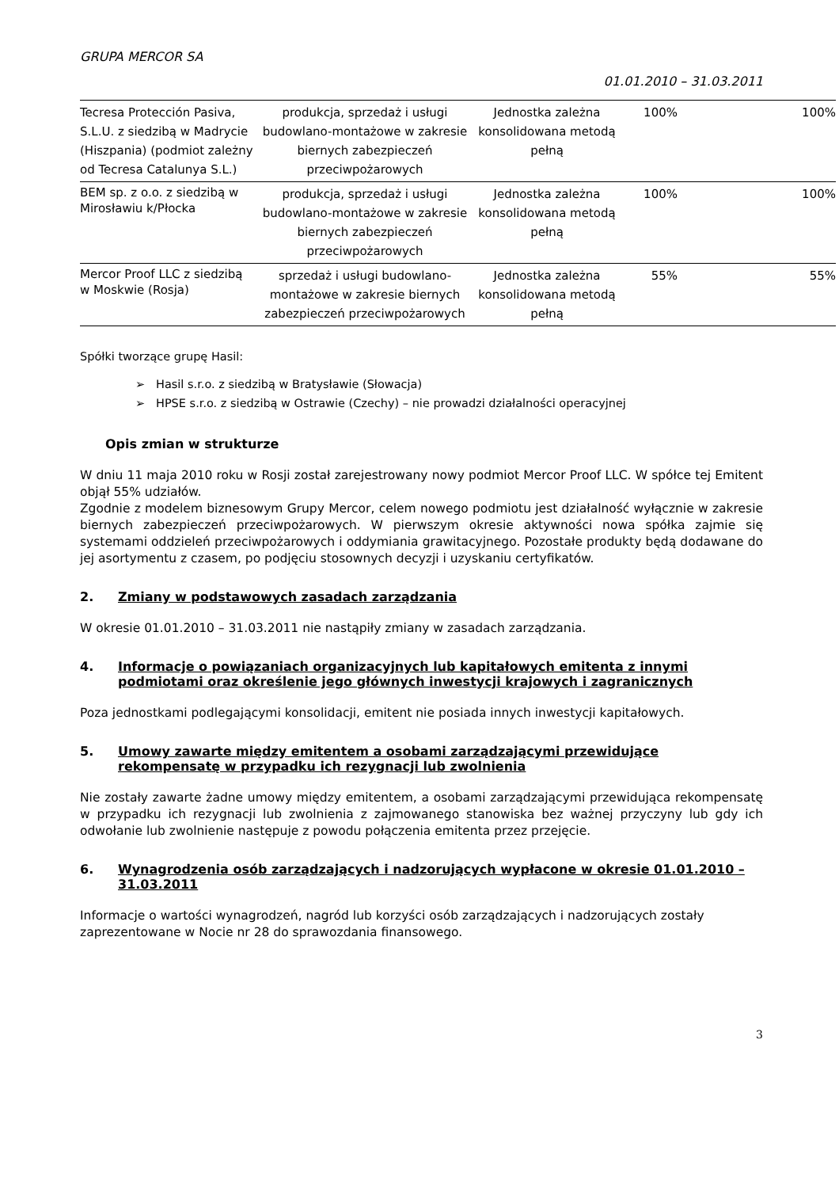GRUPA MERCOR SA
01.01.2010 – 31.03.2011
| Tecresa Protección Pasiva, S.L.U. z siedzibą w Madrycie (Hiszpania) (podmiot zależny od Tecresa Catalunya S.L.) | produkcja, sprzedaż i usługi budowlano-montażowe w zakresie biernych zabezpieczeń przeciwpożarowych | Jednostka zależna konsolidowana metodą pełną | 100% | 100% |
| BEM sp. z o.o. z siedzibą w Mirosławiu k/Płocka | produkcja, sprzedaż i usługi budowlano-montażowe w zakresie biernych zabezpieczeń przeciwpożarowych | Jednostka zależna konsolidowana metodą pełną | 100% | 100% |
| Mercor Proof LLC z siedzibą w Moskwie (Rosja) | sprzedaż i usługi budowlano-montażowe w zakresie biernych zabezpieczeń przeciwpożarowych | Jednostka zależna konsolidowana metodą pełną | 55% | 55% |
Spółki tworzące grupę Hasil:
➢ Hasil s.r.o. z siedzibą w Bratysławie (Słowacja)
➢ HPSE s.r.o. z siedzibą w Ostrawie (Czechy) – nie prowadzi działalności operacyjnej
Opis zmian w strukturze
W dniu 11 maja 2010 roku w Rosji został zarejestrowany nowy podmiot Mercor Proof LLC. W spółce tej Emitent objął 55% udziałów.
Zgodnie z modelem biznesowym Grupy Mercor, celem nowego podmiotu jest działalność wyłącznie w zakresie biernych zabezpieczeń przeciwpożarowych. W pierwszym okresie aktywności nowa spółka zajmie się systemami oddzieleń przeciwpożarowych i oddymiania grawitacyjnego. Pozostałe produkty będą dodawane do jej asortymentu z czasem, po podjęciu stosownych decyzji i uzyskaniu certyfikatów.
2. Zmiany w podstawowych zasadach zarządzania
W okresie 01.01.2010 – 31.03.2011 nie nastąpiły zmiany w zasadach zarządzania.
4. Informacje o powiązaniach organizacyjnych lub kapitałowych emitenta z innymi podmiotami oraz określenie jego głównych inwestycji krajowych i zagranicznych
Poza jednostkami podlegającymi konsolidacji, emitent nie posiada innych inwestycji kapitałowych.
5. Umowy zawarte między emitentem a osobami zarządzającymi przewidujące rekompensatę w przypadku ich rezygnacji lub zwolnienia
Nie zostały zawarte żadne umowy między emitentem, a osobami zarządzającymi przewidująca rekompensatę w przypadku ich rezygnacji lub zwolnienia z zajmowanego stanowiska bez ważnej przyczyny lub gdy ich odwołanie lub zwolnienie następuje z powodu połączenia emitenta przez przejęcie.
6. Wynagrodzenia osób zarządzających i nadzorujących wypłacone w okresie 01.01.2010 – 31.03.2011
Informacje o wartości wynagrodzeń, nagród lub korzyści osób zarządzających i nadzorujących zostały zaprezentowane w Nocie nr 28 do sprawozdania finansowego.
3